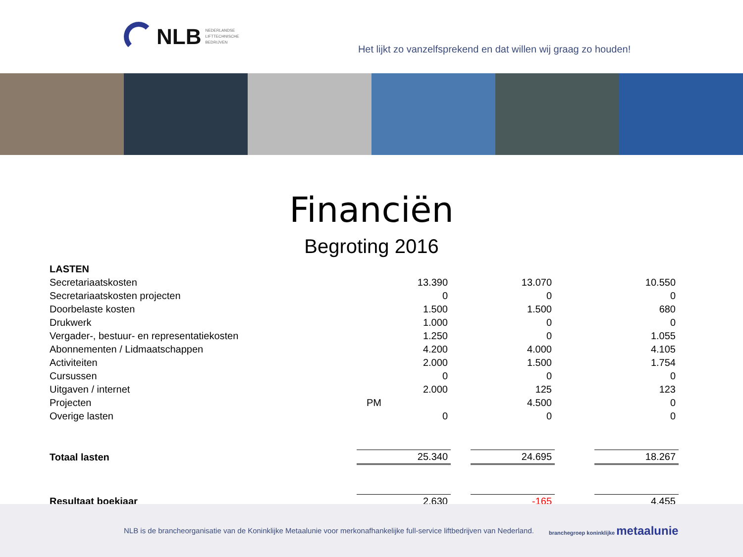NLB
NEDERLANDSE
LIFTTECHNISCHE
BEDRIJVEN
Het lijkt zo vanzelfsprekend en dat willen wij graag zo houden!
Financiën
Begroting 2016
| LASTEN | | | | | |
| Secretariaatskosten | 13.390 | | 13.070 | | 10.550 |
| Secretariaatskosten projecten | 0 | | 0 | | 0 |
| Doorbelaste kosten | 1.500 | | 1.500 | | 680 |
| Drukwerk | 1.000 | | 0 | | 0 |
| Vergader-, bestuur- en representatiekosten | 1.250 | | 0 | | 1.055 |
| Abonnementen / Lidmaatschappen | 4.200 | | 4.000 | | 4.105 |
| Activiteiten | 2.000 | | 1.500 | | 1.754 |
| Cursussen | 0 | | 0 | | 0 |
| Uitgaven / internet | 2.000 | | 125 | | 123 |
| Projecten | PM | | 4.500 | | 0 |
| Overige lasten | 0 | | 0 | | 0 |
| Totaal lasten | 25.340 | | 24.695 | | 18.267 |
| Resultaat boekjaar | 2.630 | | -165 | | 4.455 |
NLB is de brancheorganisatie van de Koninklijke Metaalunie voor merkonafhankelijke full-service liftbedrijven van Nederland. branchegroep koninklijke metaalunie